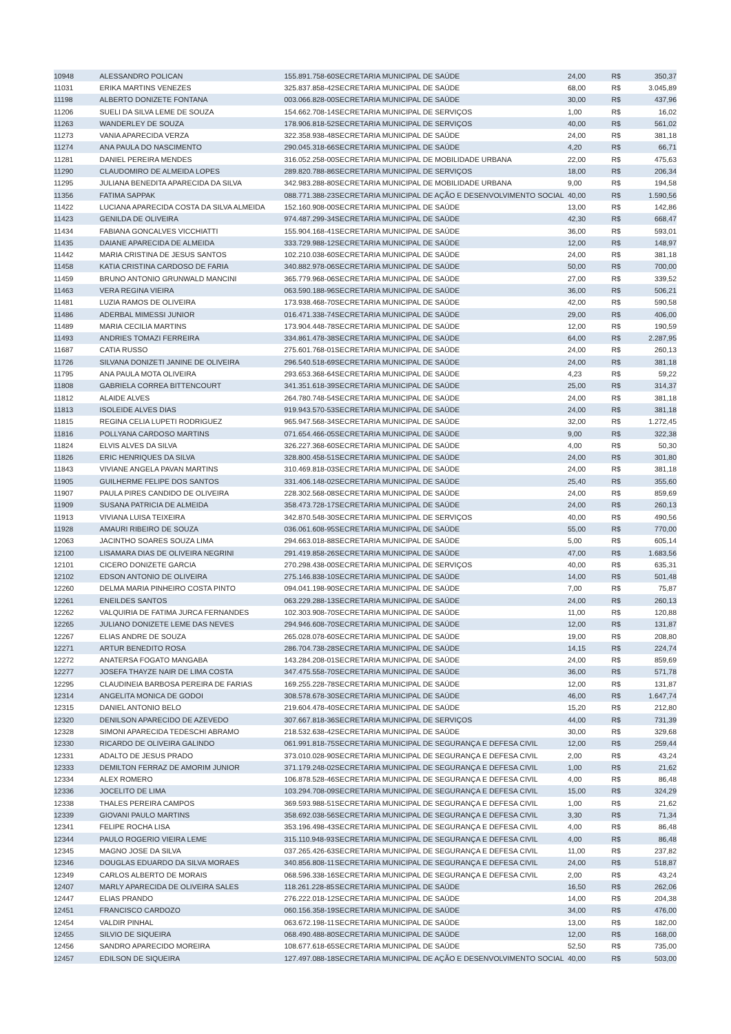| 10948 | ALESSANDRO POLICAN | 155.891.758-60 | SECRETARIA MUNICIPAL DE SAÚDE | 24,00 | R$ | 350,37 |
| 11031 | ERIKA MARTINS VENEZES | 325.837.858-42 | SECRETARIA MUNICIPAL DE SAÚDE | 68,00 | R$ | 3.045,89 |
| 11198 | ALBERTO DONIZETE FONTANA | 003.066.828-00 | SECRETARIA MUNICIPAL DE SAÚDE | 30,00 | R$ | 437,96 |
| 11206 | SUELI DA SILVA LEME DE SOUZA | 154.662.708-14 | SECRETARIA MUNICIPAL DE SERVIÇOS | 1,00 | R$ | 16,02 |
| 11263 | WANDERLEY DE SOUZA | 178.906.818-52 | SECRETARIA MUNICIPAL DE SERVIÇOS | 40,00 | R$ | 561,02 |
| 11273 | VANIA APARECIDA VERZA | 322.358.938-48 | SECRETARIA MUNICIPAL DE SAÚDE | 24,00 | R$ | 381,18 |
| 11274 | ANA PAULA DO NASCIMENTO | 290.045.318-66 | SECRETARIA MUNICIPAL DE SAÚDE | 4,20 | R$ | 66,71 |
| 11281 | DANIEL PEREIRA MENDES | 316.052.258-00 | SECRETARIA MUNICIPAL DE MOBILIDADE URBANA | 22,00 | R$ | 475,63 |
| 11290 | CLAUDOMIRO DE ALMEIDA LOPES | 289.820.788-86 | SECRETARIA MUNICIPAL DE SERVIÇOS | 18,00 | R$ | 206,34 |
| 11295 | JULIANA BENEDITA APARECIDA DA SILVA | 342.983.288-80 | SECRETARIA MUNICIPAL DE MOBILIDADE URBANA | 9,00 | R$ | 194,58 |
| 11356 | FATIMA SAPPAK | 088.771.388-23 | SECRETARIA MUNICIPAL DE AÇÃO E DESENVOLVIMENTO SOCIAL | 40,00 | R$ | 1.590,56 |
| 11422 | LUCIANA APARECIDA COSTA DA SILVA ALMEIDA | 152.160.908-00 | SECRETARIA MUNICIPAL DE SAÚDE | 13,00 | R$ | 142,86 |
| 11423 | GENILDA DE OLIVEIRA | 974.487.299-34 | SECRETARIA MUNICIPAL DE SAÚDE | 42,30 | R$ | 668,47 |
| 11434 | FABIANA GONCALVES VICCHIATTI | 155.904.168-41 | SECRETARIA MUNICIPAL DE SAÚDE | 36,00 | R$ | 593,01 |
| 11435 | DAIANE APARECIDA DE ALMEIDA | 333.729.988-12 | SECRETARIA MUNICIPAL DE SAÚDE | 12,00 | R$ | 148,97 |
| 11442 | MARIA CRISTINA DE JESUS SANTOS | 102.210.038-60 | SECRETARIA MUNICIPAL DE SAÚDE | 24,00 | R$ | 381,18 |
| 11458 | KATIA CRISTINA CARDOSO DE FARIA | 340.882.978-06 | SECRETARIA MUNICIPAL DE SAÚDE | 50,00 | R$ | 700,00 |
| 11459 | BRUNO ANTONIO GRUNWALD MANCINI | 365.779.968-06 | SECRETARIA MUNICIPAL DE SAÚDE | 27,00 | R$ | 339,52 |
| 11463 | VERA REGINA VIEIRA | 063.590.188-96 | SECRETARIA MUNICIPAL DE SAÚDE | 36,00 | R$ | 506,21 |
| 11481 | LUZIA RAMOS DE OLIVEIRA | 173.938.468-70 | SECRETARIA MUNICIPAL DE SAÚDE | 42,00 | R$ | 590,58 |
| 11486 | ADERBAL MIMESSI JUNIOR | 016.471.338-74 | SECRETARIA MUNICIPAL DE SAÚDE | 29,00 | R$ | 406,00 |
| 11489 | MARIA CECILIA MARTINS | 173.904.448-78 | SECRETARIA MUNICIPAL DE SAÚDE | 12,00 | R$ | 190,59 |
| 11493 | ANDRIES TOMAZI FERREIRA | 334.861.478-38 | SECRETARIA MUNICIPAL DE SAÚDE | 64,00 | R$ | 2.287,95 |
| 11687 | CATIA RUSSO | 275.601.768-01 | SECRETARIA MUNICIPAL DE SAÚDE | 24,00 | R$ | 260,13 |
| 11726 | SILVANA DONIZETI JANINE DE OLIVEIRA | 296.540.518-69 | SECRETARIA MUNICIPAL DE SAÚDE | 24,00 | R$ | 381,18 |
| 11795 | ANA PAULA MOTA OLIVEIRA | 293.653.368-64 | SECRETARIA MUNICIPAL DE SAÚDE | 4,23 | R$ | 59,22 |
| 11808 | GABRIELA CORREA BITTENCOURT | 341.351.618-39 | SECRETARIA MUNICIPAL DE SAÚDE | 25,00 | R$ | 314,37 |
| 11812 | ALAIDE ALVES | 264.780.748-54 | SECRETARIA MUNICIPAL DE SAÚDE | 24,00 | R$ | 381,18 |
| 11813 | ISOLEIDE ALVES DIAS | 919.943.570-53 | SECRETARIA MUNICIPAL DE SAÚDE | 24,00 | R$ | 381,18 |
| 11815 | REGINA CELIA LUPETI RODRIGUEZ | 965.947.568-34 | SECRETARIA MUNICIPAL DE SAÚDE | 32,00 | R$ | 1.272,45 |
| 11816 | POLLYANA CARDOSO MARTINS | 071.654.466-05 | SECRETARIA MUNICIPAL DE SAÚDE | 9,00 | R$ | 322,38 |
| 11824 | ELVIS ALVES DA SILVA | 326.227.368-60 | SECRETARIA MUNICIPAL DE SAÚDE | 4,00 | R$ | 50,30 |
| 11826 | ERIC HENRIQUES DA SILVA | 328.800.458-51 | SECRETARIA MUNICIPAL DE SAÚDE | 24,00 | R$ | 301,80 |
| 11843 | VIVIANE ANGELA PAVAN MARTINS | 310.469.818-03 | SECRETARIA MUNICIPAL DE SAÚDE | 24,00 | R$ | 381,18 |
| 11905 | GUILHERME FELIPE DOS SANTOS | 331.406.148-02 | SECRETARIA MUNICIPAL DE SAÚDE | 25,40 | R$ | 355,60 |
| 11907 | PAULA PIRES CANDIDO DE OLIVEIRA | 228.302.568-08 | SECRETARIA MUNICIPAL DE SAÚDE | 24,00 | R$ | 859,69 |
| 11909 | SUSANA PATRICIA DE ALMEIDA | 358.473.728-17 | SECRETARIA MUNICIPAL DE SAÚDE | 24,00 | R$ | 260,13 |
| 11913 | VIVIANA LUISA TEIXEIRA | 342.870.548-30 | SECRETARIA MUNICIPAL DE SERVIÇOS | 40,00 | R$ | 490,56 |
| 11928 | AMAURI RIBEIRO DE SOUZA | 036.061.608-95 | SECRETARIA MUNICIPAL DE SAÚDE | 55,00 | R$ | 770,00 |
| 12063 | JACINTHO SOARES SOUZA LIMA | 294.663.018-88 | SECRETARIA MUNICIPAL DE SAÚDE | 5,00 | R$ | 605,14 |
| 12100 | LISAMARA DIAS DE OLIVEIRA NEGRINI | 291.419.858-26 | SECRETARIA MUNICIPAL DE SAÚDE | 47,00 | R$ | 1.683,56 |
| 12101 | CICERO DONIZETE GARCIA | 270.298.438-00 | SECRETARIA MUNICIPAL DE SERVIÇOS | 40,00 | R$ | 635,31 |
| 12102 | EDSON ANTONIO DE OLIVEIRA | 275.146.838-10 | SECRETARIA MUNICIPAL DE SAÚDE | 14,00 | R$ | 501,48 |
| 12260 | DELMA MARIA PINHEIRO COSTA PINTO | 094.041.198-90 | SECRETARIA MUNICIPAL DE SAÚDE | 7,00 | R$ | 75,87 |
| 12261 | ENEILDES SANTOS | 063.229.288-13 | SECRETARIA MUNICIPAL DE SAÚDE | 24,00 | R$ | 260,13 |
| 12262 | VALQUIRIA DE FATIMA JURCA FERNANDES | 102.303.908-70 | SECRETARIA MUNICIPAL DE SAÚDE | 11,00 | R$ | 120,88 |
| 12265 | JULIANO DONIZETE LEME DAS NEVES | 294.946.608-70 | SECRETARIA MUNICIPAL DE SAÚDE | 12,00 | R$ | 131,87 |
| 12267 | ELIAS ANDRE DE SOUZA | 265.028.078-60 | SECRETARIA MUNICIPAL DE SAÚDE | 19,00 | R$ | 208,80 |
| 12271 | ARTUR BENEDITO ROSA | 286.704.738-28 | SECRETARIA MUNICIPAL DE SAÚDE | 14,15 | R$ | 224,74 |
| 12272 | ANATERSA FOGATO MANGABA | 143.284.208-01 | SECRETARIA MUNICIPAL DE SAÚDE | 24,00 | R$ | 859,69 |
| 12277 | JOSEFA THAYZE NAIR DE LIMA COSTA | 347.475.558-70 | SECRETARIA MUNICIPAL DE SAÚDE | 36,00 | R$ | 571,78 |
| 12295 | CLAUDINEIA BARBOSA PEREIRA DE FARIAS | 169.255.228-78 | SECRETARIA MUNICIPAL DE SAÚDE | 12,00 | R$ | 131,87 |
| 12314 | ANGELITA MONICA DE GODOI | 308.578.678-30 | SECRETARIA MUNICIPAL DE SAÚDE | 46,00 | R$ | 1.647,74 |
| 12315 | DANIEL ANTONIO BELO | 219.604.478-40 | SECRETARIA MUNICIPAL DE SAÚDE | 15,20 | R$ | 212,80 |
| 12320 | DENILSON APARECIDO DE AZEVEDO | 307.667.818-36 | SECRETARIA MUNICIPAL DE SERVIÇOS | 44,00 | R$ | 731,39 |
| 12328 | SIMONI APARECIDA TEDESCHI ABRAMO | 218.532.638-42 | SECRETARIA MUNICIPAL DE SAÚDE | 30,00 | R$ | 329,68 |
| 12330 | RICARDO DE OLIVEIRA GALINDO | 061.991.818-75 | SECRETARIA MUNICIPAL DE SEGURANÇA E DEFESA CIVIL | 12,00 | R$ | 259,44 |
| 12331 | ADALTO DE JESUS PRADO | 373.010.028-90 | SECRETARIA MUNICIPAL DE SEGURANÇA E DEFESA CIVIL | 2,00 | R$ | 43,24 |
| 12333 | DEMILTON FERRAZ DE AMORIM JUNIOR | 371.179.248-02 | SECRETARIA MUNICIPAL DE SEGURANÇA E DEFESA CIVIL | 1,00 | R$ | 21,62 |
| 12334 | ALEX ROMERO | 106.878.528-46 | SECRETARIA MUNICIPAL DE SEGURANÇA E DEFESA CIVIL | 4,00 | R$ | 86,48 |
| 12336 | JOCELITO DE LIMA | 103.294.708-09 | SECRETARIA MUNICIPAL DE SEGURANÇA E DEFESA CIVIL | 15,00 | R$ | 324,29 |
| 12338 | THALES PEREIRA CAMPOS | 369.593.988-51 | SECRETARIA MUNICIPAL DE SEGURANÇA E DEFESA CIVIL | 1,00 | R$ | 21,62 |
| 12339 | GIOVANI PAULO MARTINS | 358.692.038-56 | SECRETARIA MUNICIPAL DE SEGURANÇA E DEFESA CIVIL | 3,30 | R$ | 71,34 |
| 12341 | FELIPE ROCHA LISA | 353.196.498-43 | SECRETARIA MUNICIPAL DE SEGURANÇA E DEFESA CIVIL | 4,00 | R$ | 86,48 |
| 12344 | PAULO ROGERIO VIEIRA LEME | 315.110.948-93 | SECRETARIA MUNICIPAL DE SEGURANÇA E DEFESA CIVIL | 4,00 | R$ | 86,48 |
| 12345 | MAGNO JOSE DA SILVA | 037.265.426-63 | SECRETARIA MUNICIPAL DE SEGURANÇA E DEFESA CIVIL | 11,00 | R$ | 237,82 |
| 12346 | DOUGLAS EDUARDO DA SILVA MORAES | 340.856.808-11 | SECRETARIA MUNICIPAL DE SEGURANÇA E DEFESA CIVIL | 24,00 | R$ | 518,87 |
| 12349 | CARLOS ALBERTO DE MORAIS | 068.596.338-16 | SECRETARIA MUNICIPAL DE SEGURANÇA E DEFESA CIVIL | 2,00 | R$ | 43,24 |
| 12407 | MARLY APARECIDA DE OLIVEIRA SALES | 118.261.228-85 | SECRETARIA MUNICIPAL DE SAÚDE | 16,50 | R$ | 262,06 |
| 12447 | ELIAS PRANDO | 276.222.018-12 | SECRETARIA MUNICIPAL DE SAÚDE | 14,00 | R$ | 204,38 |
| 12451 | FRANCISCO CARDOZO | 060.156.358-19 | SECRETARIA MUNICIPAL DE SAÚDE | 34,00 | R$ | 476,00 |
| 12454 | VALDIR PINHAL | 063.672.198-11 | SECRETARIA MUNICIPAL DE SAÚDE | 13,00 | R$ | 182,00 |
| 12455 | SILVIO DE SIQUEIRA | 068.490.488-80 | SECRETARIA MUNICIPAL DE SAÚDE | 12,00 | R$ | 168,00 |
| 12456 | SANDRO APARECIDO MOREIRA | 108.677.618-65 | SECRETARIA MUNICIPAL DE SAÚDE | 52,50 | R$ | 735,00 |
| 12457 | EDILSON DE SIQUEIRA | 127.497.088-18 | SECRETARIA MUNICIPAL DE AÇÃO E DESENVOLVIMENTO SOCIAL | 40,00 | R$ | 503,00 |